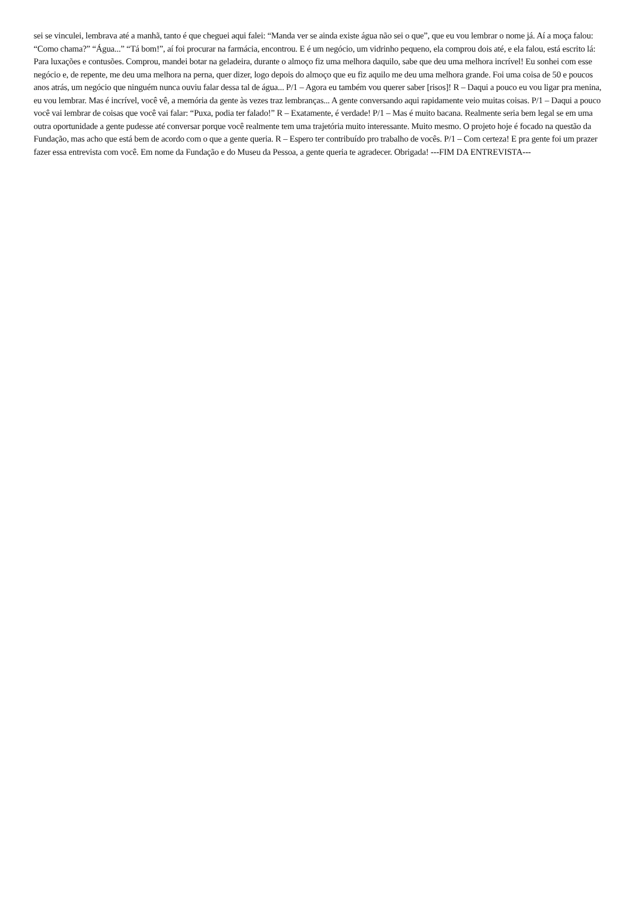sei se vinculei, lembrava até a manhã, tanto é que cheguei aqui falei: “Manda ver se ainda existe água não sei o que”, que eu vou lembrar o nome já. Aí a moça falou: “Como chama?” “Água...” “Tá bom!”, aí foi procurar na farmácia, encontrou. E é um negócio, um vidrinho pequeno, ela comprou dois até, e ela falou, está escrito lá: Para luxações e contusões. Comprou, mandei botar na geladeira, durante o almoço fiz uma melhora daquilo, sabe que deu uma melhora incrível! Eu sonhei com esse negócio e, de repente, me deu uma melhora na perna, quer dizer, logo depois do almoço que eu fiz aquilo me deu uma melhora grande. Foi uma coisa de 50 e poucos anos atrás, um negócio que ninguém nunca ouviu falar dessa tal de água... P/1 – Agora eu também vou querer saber [risos]! R – Daqui a pouco eu vou ligar pra menina, eu vou lembrar. Mas é incrível, você vê, a memória da gente às vezes traz lembranças... A gente conversando aqui rapidamente veio muitas coisas. P/1 – Daqui a pouco você vai lembrar de coisas que você vai falar: “Puxa, podia ter falado!” R – Exatamente, é verdade! P/1 – Mas é muito bacana. Realmente seria bem legal se em uma outra oportunidade a gente pudesse até conversar porque você realmente tem uma trajetória muito interessante. Muito mesmo. O projeto hoje é focado na questão da Fundação, mas acho que está bem de acordo com o que a gente queria. R – Espero ter contribuído pro trabalho de vocês. P/1 – Com certeza! E pra gente foi um prazer fazer essa entrevista com você. Em nome da Fundação e do Museu da Pessoa, a gente queria te agradecer. Obrigada! ---FIM DA ENTREVISTA---